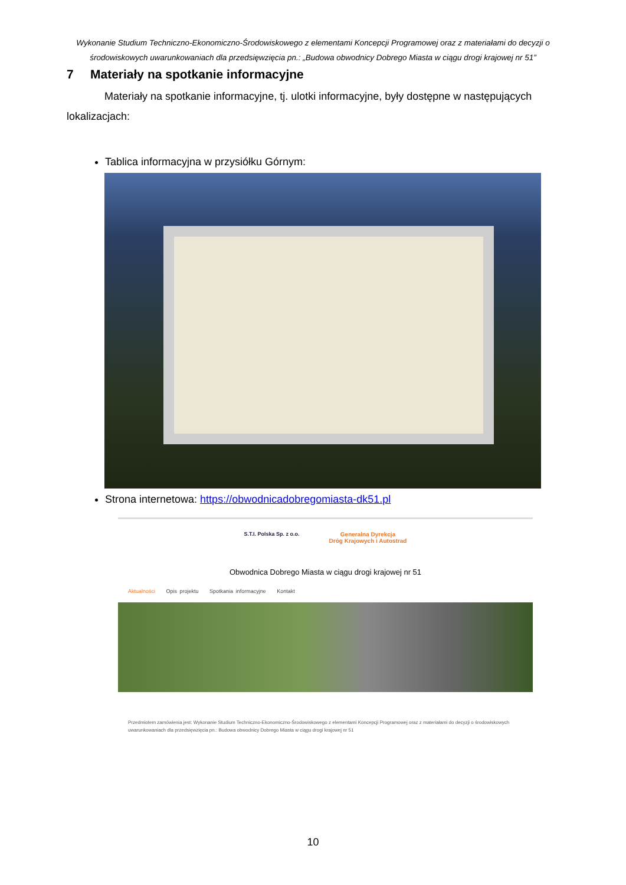Wykonanie Studium Techniczno-Ekonomiczno-Środowiskowego z elementami Koncepcji Programowej oraz z materiałami do decyzji o środowiskowych uwarunkowaniach dla przedsięwzięcia pn.: „Budowa obwodnicy Dobrego Miasta w ciągu drogi krajowej nr 51”
7 Materiały na spotkanie informacyjne
Materiały na spotkanie informacyjne, tj. ulotki informacyjne, były dostępne w następujących lokalizacjach:
Tablica informacyjna w przysiółku Górnym:
Strona internetowa: https://obwodnicadobregomiasta-dk51.pl
S.T.I. Polska Sp. z o.o. Generalna Dyrekcja
Dróg Krajowych i Autostrad
Obwodnica Dobrego Miasta w ciągu drogi krajowej nr 51
Aktualności Opis projektu Spotkania informacyjne Kontakt
Przedmiotem zamówienia jest: Wykonanie Studium Techniczno-Ekonomiczno-Środowiskowego z elementami Koncepcji Programowej oraz z materiałami do decyzji o środowiskowych uwarunkowaniach dla przedsięwzięcia pn.: Budowa obwodnicy Dobrego Miasta w ciągu drogi krajowej nr 51
10